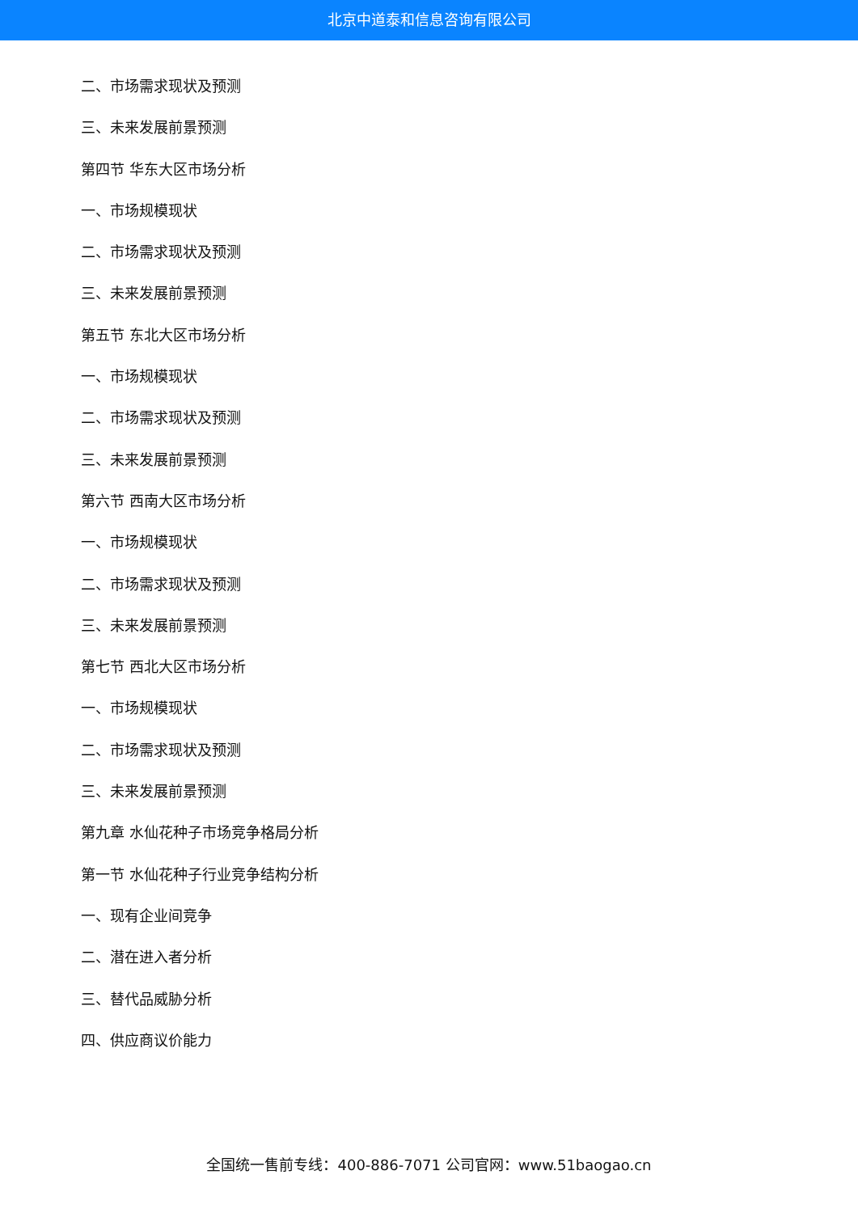北京中道泰和信息咨询有限公司
二、市场需求现状及预测
三、未来发展前景预测
第四节 华东大区市场分析
一、市场规模现状
二、市场需求现状及预测
三、未来发展前景预测
第五节 东北大区市场分析
一、市场规模现状
二、市场需求现状及预测
三、未来发展前景预测
第六节 西南大区市场分析
一、市场规模现状
二、市场需求现状及预测
三、未来发展前景预测
第七节 西北大区市场分析
一、市场规模现状
二、市场需求现状及预测
三、未来发展前景预测
第九章 水仙花种子市场竞争格局分析
第一节 水仙花种子行业竞争结构分析
一、现有企业间竞争
二、潜在进入者分析
三、替代品威胁分析
四、供应商议价能力
全国统一售前专线：400-886-7071 公司官网：www.51baogao.cn